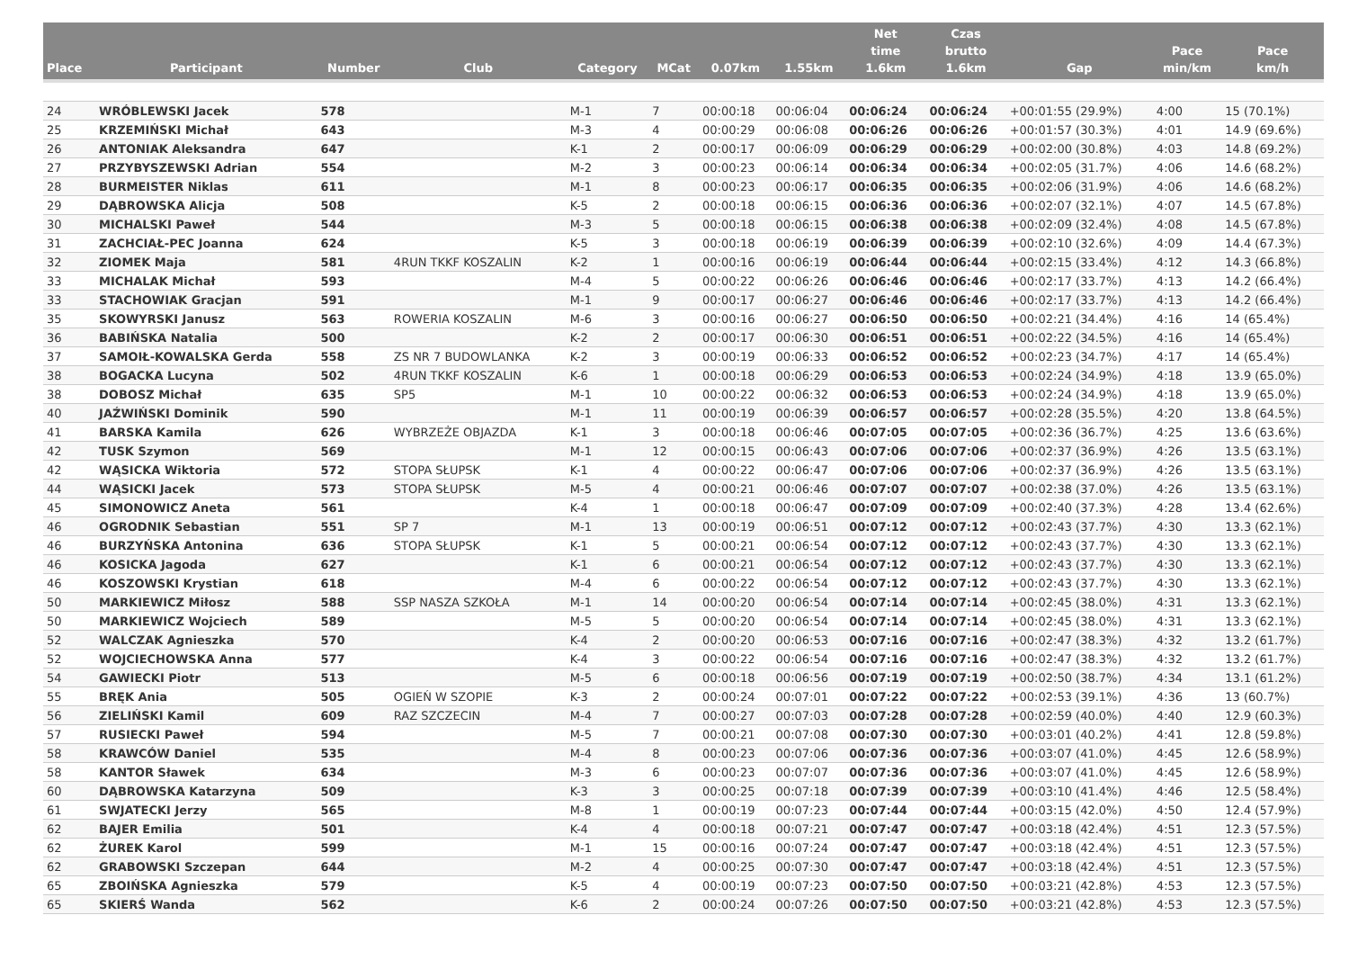| Place | Participant | Number | Club | Category | MCat | 0.07km | 1.55km | Net time 1.6km | Czas brutto 1.6km | Gap | Pace min/km | Pace km/h |
| --- | --- | --- | --- | --- | --- | --- | --- | --- | --- | --- | --- | --- |
| 24 | WRÓBLEWSKI Jacek | 578 | | M-1 | 7 | 00:00:18 | 00:06:04 | 00:06:24 | 00:06:24 | +00:01:55 (29.9%) | 4:00 | 15 (70.1%) |
| 25 | KRZEMIŃSKI Michał | 643 | | M-3 | 4 | 00:00:29 | 00:06:08 | 00:06:26 | 00:06:26 | +00:01:57 (30.3%) | 4:01 | 14.9 (69.6%) |
| 26 | ANTONIAK Aleksandra | 647 | | K-1 | 2 | 00:00:17 | 00:06:09 | 00:06:29 | 00:06:29 | +00:02:00 (30.8%) | 4:03 | 14.8 (69.2%) |
| 27 | PRZYBYSZEWSKI Adrian | 554 | | M-2 | 3 | 00:00:23 | 00:06:14 | 00:06:34 | 00:06:34 | +00:02:05 (31.7%) | 4:06 | 14.6 (68.2%) |
| 28 | BURMEISTER Niklas | 611 | | M-1 | 8 | 00:00:23 | 00:06:17 | 00:06:35 | 00:06:35 | +00:02:06 (31.9%) | 4:06 | 14.6 (68.2%) |
| 29 | DĄBROWSKA Alicja | 508 | | K-5 | 2 | 00:00:18 | 00:06:15 | 00:06:36 | 00:06:36 | +00:02:07 (32.1%) | 4:07 | 14.5 (67.8%) |
| 30 | MICHALSKI Paweł | 544 | | M-3 | 5 | 00:00:18 | 00:06:15 | 00:06:38 | 00:06:38 | +00:02:09 (32.4%) | 4:08 | 14.5 (67.8%) |
| 31 | ZACHCIAŁ-PEC Joanna | 624 | | K-5 | 3 | 00:00:18 | 00:06:19 | 00:06:39 | 00:06:39 | +00:02:10 (32.6%) | 4:09 | 14.4 (67.3%) |
| 32 | ZIOMEK Maja | 581 | 4RUN TKKF KOSZALIN | K-2 | 1 | 00:00:16 | 00:06:19 | 00:06:44 | 00:06:44 | +00:02:15 (33.4%) | 4:12 | 14.3 (66.8%) |
| 33 | MICHALAK Michał | 593 | | M-4 | 5 | 00:00:22 | 00:06:26 | 00:06:46 | 00:06:46 | +00:02:17 (33.7%) | 4:13 | 14.2 (66.4%) |
| 33 | STACHOWIAK Gracjan | 591 | | M-1 | 9 | 00:00:17 | 00:06:27 | 00:06:46 | 00:06:46 | +00:02:17 (33.7%) | 4:13 | 14.2 (66.4%) |
| 35 | SKOWYRSKI Janusz | 563 | ROWERIA KOSZALIN | M-6 | 3 | 00:00:16 | 00:06:27 | 00:06:50 | 00:06:50 | +00:02:21 (34.4%) | 4:16 | 14 (65.4%) |
| 36 | BABIŃSKA Natalia | 500 | | K-2 | 2 | 00:00:17 | 00:06:30 | 00:06:51 | 00:06:51 | +00:02:22 (34.5%) | 4:16 | 14 (65.4%) |
| 37 | SAMOIŁ-KOWALSKA Gerda | 558 | ZS NR 7 BUDOWLANKA | K-2 | 3 | 00:00:19 | 00:06:33 | 00:06:52 | 00:06:52 | +00:02:23 (34.7%) | 4:17 | 14 (65.4%) |
| 38 | BOGACKA Lucyna | 502 | 4RUN TKKF KOSZALIN | K-6 | 1 | 00:00:18 | 00:06:29 | 00:06:53 | 00:06:53 | +00:02:24 (34.9%) | 4:18 | 13.9 (65.0%) |
| 38 | DOBOSZ Michał | 635 | SP5 | M-1 | 10 | 00:00:22 | 00:06:32 | 00:06:53 | 00:06:53 | +00:02:24 (34.9%) | 4:18 | 13.9 (65.0%) |
| 40 | JAŹWIŃSKI Dominik | 590 | | M-1 | 11 | 00:00:19 | 00:06:39 | 00:06:57 | 00:06:57 | +00:02:28 (35.5%) | 4:20 | 13.8 (64.5%) |
| 41 | BARSKA Kamila | 626 | WYBRZEŻE OBJAZDA | K-1 | 3 | 00:00:18 | 00:06:46 | 00:07:05 | 00:07:05 | +00:02:36 (36.7%) | 4:25 | 13.6 (63.6%) |
| 42 | TUSK Szymon | 569 | | M-1 | 12 | 00:00:15 | 00:06:43 | 00:07:06 | 00:07:06 | +00:02:37 (36.9%) | 4:26 | 13.5 (63.1%) |
| 42 | WĄSICKA Wiktoria | 572 | STOPA SŁUPSK | K-1 | 4 | 00:00:22 | 00:06:47 | 00:07:06 | 00:07:06 | +00:02:37 (36.9%) | 4:26 | 13.5 (63.1%) |
| 44 | WĄSICKI Jacek | 573 | STOPA SŁUPSK | M-5 | 4 | 00:00:21 | 00:06:46 | 00:07:07 | 00:07:07 | +00:02:38 (37.0%) | 4:26 | 13.5 (63.1%) |
| 45 | SIMONOWICZ Aneta | 561 | | K-4 | 1 | 00:00:18 | 00:06:47 | 00:07:09 | 00:07:09 | +00:02:40 (37.3%) | 4:28 | 13.4 (62.6%) |
| 46 | OGRODNIK Sebastian | 551 | SP 7 | M-1 | 13 | 00:00:19 | 00:06:51 | 00:07:12 | 00:07:12 | +00:02:43 (37.7%) | 4:30 | 13.3 (62.1%) |
| 46 | BURZYŃSKA Antonina | 636 | STOPA SŁUPSK | K-1 | 5 | 00:00:21 | 00:06:54 | 00:07:12 | 00:07:12 | +00:02:43 (37.7%) | 4:30 | 13.3 (62.1%) |
| 46 | KOSICKA Jagoda | 627 | | K-1 | 6 | 00:00:21 | 00:06:54 | 00:07:12 | 00:07:12 | +00:02:43 (37.7%) | 4:30 | 13.3 (62.1%) |
| 46 | KOSZOWSKI Krystian | 618 | | M-4 | 6 | 00:00:22 | 00:06:54 | 00:07:12 | 00:07:12 | +00:02:43 (37.7%) | 4:30 | 13.3 (62.1%) |
| 50 | MARKIEWICZ Miłosz | 588 | SSP NASZA SZKOŁA | M-1 | 14 | 00:00:20 | 00:06:54 | 00:07:14 | 00:07:14 | +00:02:45 (38.0%) | 4:31 | 13.3 (62.1%) |
| 50 | MARKIEWICZ Wojciech | 589 | | M-5 | 5 | 00:00:20 | 00:06:54 | 00:07:14 | 00:07:14 | +00:02:45 (38.0%) | 4:31 | 13.3 (62.1%) |
| 52 | WALCZAK Agnieszka | 570 | | K-4 | 2 | 00:00:20 | 00:06:53 | 00:07:16 | 00:07:16 | +00:02:47 (38.3%) | 4:32 | 13.2 (61.7%) |
| 52 | WOJCIECHOWSKA Anna | 577 | | K-4 | 3 | 00:00:22 | 00:06:54 | 00:07:16 | 00:07:16 | +00:02:47 (38.3%) | 4:32 | 13.2 (61.7%) |
| 54 | GAWIECKI Piotr | 513 | | M-5 | 6 | 00:00:18 | 00:06:56 | 00:07:19 | 00:07:19 | +00:02:50 (38.7%) | 4:34 | 13.1 (61.2%) |
| 55 | BRĘK Ania | 505 | OGIEŃ W SZOPIE | K-3 | 2 | 00:00:24 | 00:07:01 | 00:07:22 | 00:07:22 | +00:02:53 (39.1%) | 4:36 | 13 (60.7%) |
| 56 | ZIELIŃSKI Kamil | 609 | RAZ SZCZECIN | M-4 | 7 | 00:00:27 | 00:07:03 | 00:07:28 | 00:07:28 | +00:02:59 (40.0%) | 4:40 | 12.9 (60.3%) |
| 57 | RUSIECKI Paweł | 594 | | M-5 | 7 | 00:00:21 | 00:07:08 | 00:07:30 | 00:07:30 | +00:03:01 (40.2%) | 4:41 | 12.8 (59.8%) |
| 58 | KRAWCÓW Daniel | 535 | | M-4 | 8 | 00:00:23 | 00:07:06 | 00:07:36 | 00:07:36 | +00:03:07 (41.0%) | 4:45 | 12.6 (58.9%) |
| 58 | KANTOR Sławek | 634 | | M-3 | 6 | 00:00:23 | 00:07:07 | 00:07:36 | 00:07:36 | +00:03:07 (41.0%) | 4:45 | 12.6 (58.9%) |
| 60 | DĄBROWSKA Katarzyna | 509 | | K-3 | 3 | 00:00:25 | 00:07:18 | 00:07:39 | 00:07:39 | +00:03:10 (41.4%) | 4:46 | 12.5 (58.4%) |
| 61 | SWJATECKI Jerzy | 565 | | M-8 | 1 | 00:00:19 | 00:07:23 | 00:07:44 | 00:07:44 | +00:03:15 (42.0%) | 4:50 | 12.4 (57.9%) |
| 62 | BAJER Emilia | 501 | | K-4 | 4 | 00:00:18 | 00:07:21 | 00:07:47 | 00:07:47 | +00:03:18 (42.4%) | 4:51 | 12.3 (57.5%) |
| 62 | ŻUREK Karol | 599 | | M-1 | 15 | 00:00:16 | 00:07:24 | 00:07:47 | 00:07:47 | +00:03:18 (42.4%) | 4:51 | 12.3 (57.5%) |
| 62 | GRABOWSKI Szczepan | 644 | | M-2 | 4 | 00:00:25 | 00:07:30 | 00:07:47 | 00:07:47 | +00:03:18 (42.4%) | 4:51 | 12.3 (57.5%) |
| 65 | ZBOIŃSKA Agnieszka | 579 | | K-5 | 4 | 00:00:19 | 00:07:23 | 00:07:50 | 00:07:50 | +00:03:21 (42.8%) | 4:53 | 12.3 (57.5%) |
| 65 | SKIERŚ Wanda | 562 | | K-6 | 2 | 00:00:24 | 00:07:26 | 00:07:50 | 00:07:50 | +00:03:21 (42.8%) | 4:53 | 12.3 (57.5%) |